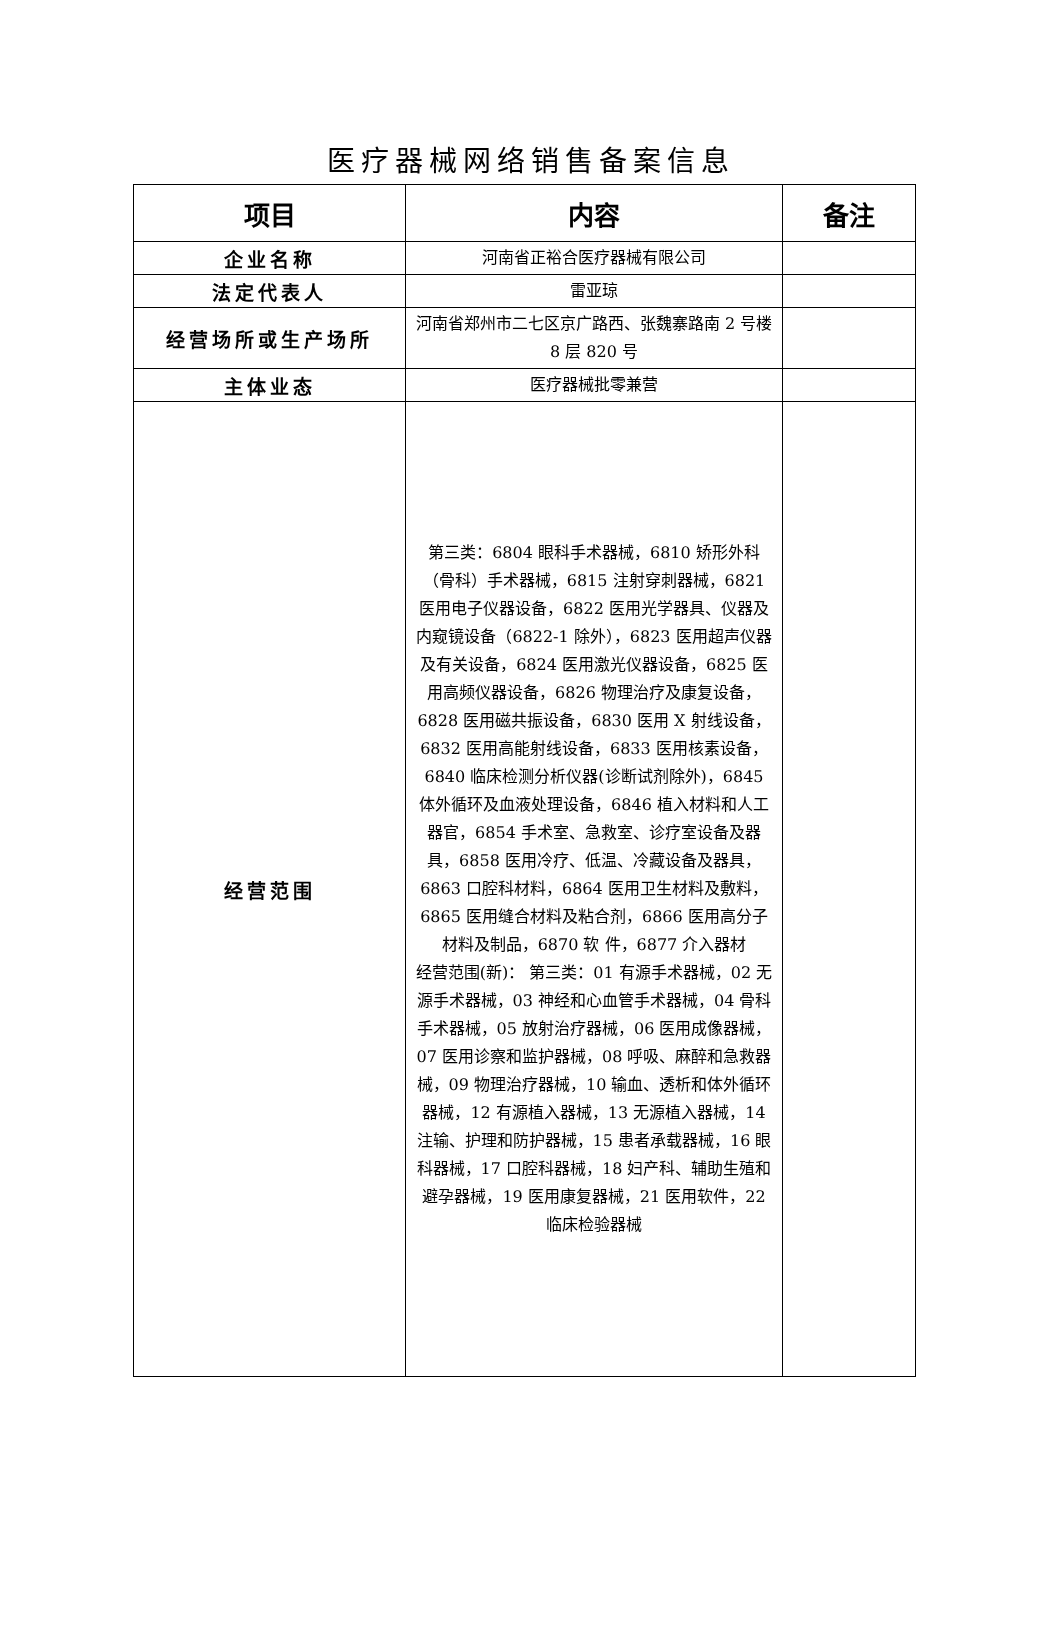医疗器械网络销售备案信息
| 项目 | 内容 | 备注 |
| --- | --- | --- |
| 企业名称 | 河南省正裕合医疗器械有限公司 | |
| 法定代表人 | 雷亚琼 | |
| 经营场所或生产场所 | 河南省郑州市二七区京广路西、张魏寨路南 2 号楼 8 层 820 号 | |
| 主体业态 | 医疗器械批零兼营 | |
| 经营范围 | 第三类：6804 眼科手术器械，6810 矫形外科（骨科）手术器械，6815 注射穿刺器械，6821 医用电子仪器设备，6822 医用光学器具、仪器及内窥镜设备（6822-1 除外），6823 医用超声仪器及有关设备，6824 医用激光仪器设备，6825 医用高频仪器设备，6826 物理治疗及康复设备，6828 医用磁共振设备，6830 医用 X 射线设备，6832 医用高能射线设备，6833 医用核素设备，6840 临床检测分析仪器(诊断试剂除外)，6845 体外循环及血液处理设备，6846 植入材料和人工器官，6854 手术室、急救室、诊疗室设备及器具，6858 医用冷疗、低温、冷藏设备及器具，6863 口腔科材料，6864 医用卫生材料及敷料，6865 医用缝合材料及粘合剂，6866 医用高分子材料及制品，6870 软 件，6877 介入器材 经营范围(新)： 第三类：01 有源手术器械，02 无源手术器械，03 神经和心血管手术器械，04 骨科手术器械，05 放射治疗器械，06 医用成像器械，07 医用诊察和监护器械，08 呼吸、麻醉和急救器械，09 物理治疗器械，10 输血、透析和体外循环器械，12 有源植入器械，13 无源植入器械，14 注输、护理和防护器械，15 患者承载器械，16 眼科器械，17 口腔科器械，18 妇产科、辅助生殖和避孕器械，19 医用康复器械，21 医用软件，22 临床检验器械 | |